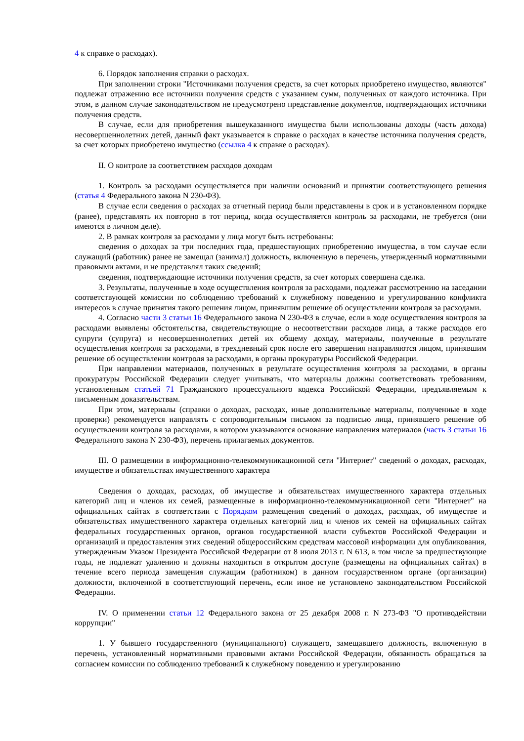4 к справке о расходах).
6. Порядок заполнения справки о расходах.
При заполнении строки "Источниками получения средств, за счет которых приобретено имущество, являются" подлежат отражению все источники получения средств с указанием сумм, полученных от каждого источника. При этом, в данном случае законодательством не предусмотрено представление документов, подтверждающих источники получения средств.
В случае, если для приобретения вышеуказанного имущества были использованы доходы (часть дохода) несовершеннолетних детей, данный факт указывается в справке о расходах в качестве источника получения средств, за счет которых приобретено имущество (ссылка 4 к справке о расходах).
II. О контроле за соответствием расходов доходам
1. Контроль за расходами осуществляется при наличии оснований и принятии соответствующего решения (статья 4 Федерального закона N 230-ФЗ).
В случае если сведения о расходах за отчетный период были представлены в срок и в установленном порядке (ранее), представлять их повторно в тот период, когда осуществляется контроль за расходами, не требуется (они имеются в личном деле).
2. В рамках контроля за расходами у лица могут быть истребованы:
сведения о доходах за три последних года, предшествующих приобретению имущества, в том случае если служащий (работник) ранее не замещал (занимал) должность, включенную в перечень, утвержденный нормативными правовыми актами, и не представлял таких сведений;
сведения, подтверждающие источники получения средств, за счет которых совершена сделка.
3. Результаты, полученные в ходе осуществления контроля за расходами, подлежат рассмотрению на заседании соответствующей комиссии по соблюдению требований к служебному поведению и урегулированию конфликта интересов в случае принятия такого решения лицом, принявшим решение об осуществлении контроля за расходами.
4. Согласно части 3 статьи 16 Федерального закона N 230-ФЗ в случае, если в ходе осуществления контроля за расходами выявлены обстоятельства, свидетельствующие о несоответствии расходов лица, а также расходов его супруги (супруга) и несовершеннолетних детей их общему доходу, материалы, полученные в результате осуществления контроля за расходами, в трехдневный срок после его завершения направляются лицом, принявшим решение об осуществлении контроля за расходами, в органы прокуратуры Российской Федерации.
При направлении материалов, полученных в результате осуществления контроля за расходами, в органы прокуратуры Российской Федерации следует учитывать, что материалы должны соответствовать требованиям, установленным статьей 71 Гражданского процессуального кодекса Российской Федерации, предъявляемым к письменным доказательствам.
При этом, материалы (справки о доходах, расходах, иные дополнительные материалы, полученные в ходе проверки) рекомендуется направлять с сопроводительным письмом за подписью лица, принявшего решение об осуществлении контроля за расходами, в котором указываются основание направления материалов (часть 3 статьи 16 Федерального закона N 230-ФЗ), перечень прилагаемых документов.
III. О размещении в информационно-телекоммуникационной сети "Интернет" сведений о доходах, расходах, имуществе и обязательствах имущественного характера
Сведения о доходах, расходах, об имуществе и обязательствах имущественного характера отдельных категорий лиц и членов их семей, размещенные в информационно-телекоммуникационной сети "Интернет" на официальных сайтах в соответствии с Порядком размещения сведений о доходах, расходах, об имуществе и обязательствах имущественного характера отдельных категорий лиц и членов их семей на официальных сайтах федеральных государственных органов, органов государственной власти субъектов Российской Федерации и организаций и предоставления этих сведений общероссийским средствам массовой информации для опубликования, утвержденным Указом Президента Российской Федерации от 8 июля 2013 г. N 613, в том числе за предшествующие годы, не подлежат удалению и должны находиться в открытом доступе (размещены на официальных сайтах) в течение всего периода замещения служащим (работником) в данном государственном органе (организации) должности, включенной в соответствующий перечень, если иное не установлено законодательством Российской Федерации.
IV. О применении статьи 12 Федерального закона от 25 декабря 2008 г. N 273-ФЗ "О противодействии коррупции"
1. У бывшего государственного (муниципального) служащего, замещавшего должность, включенную в перечень, установленный нормативными правовыми актами Российской Федерации, обязанность обращаться за согласием комиссии по соблюдению требований к служебному поведению и урегулированию